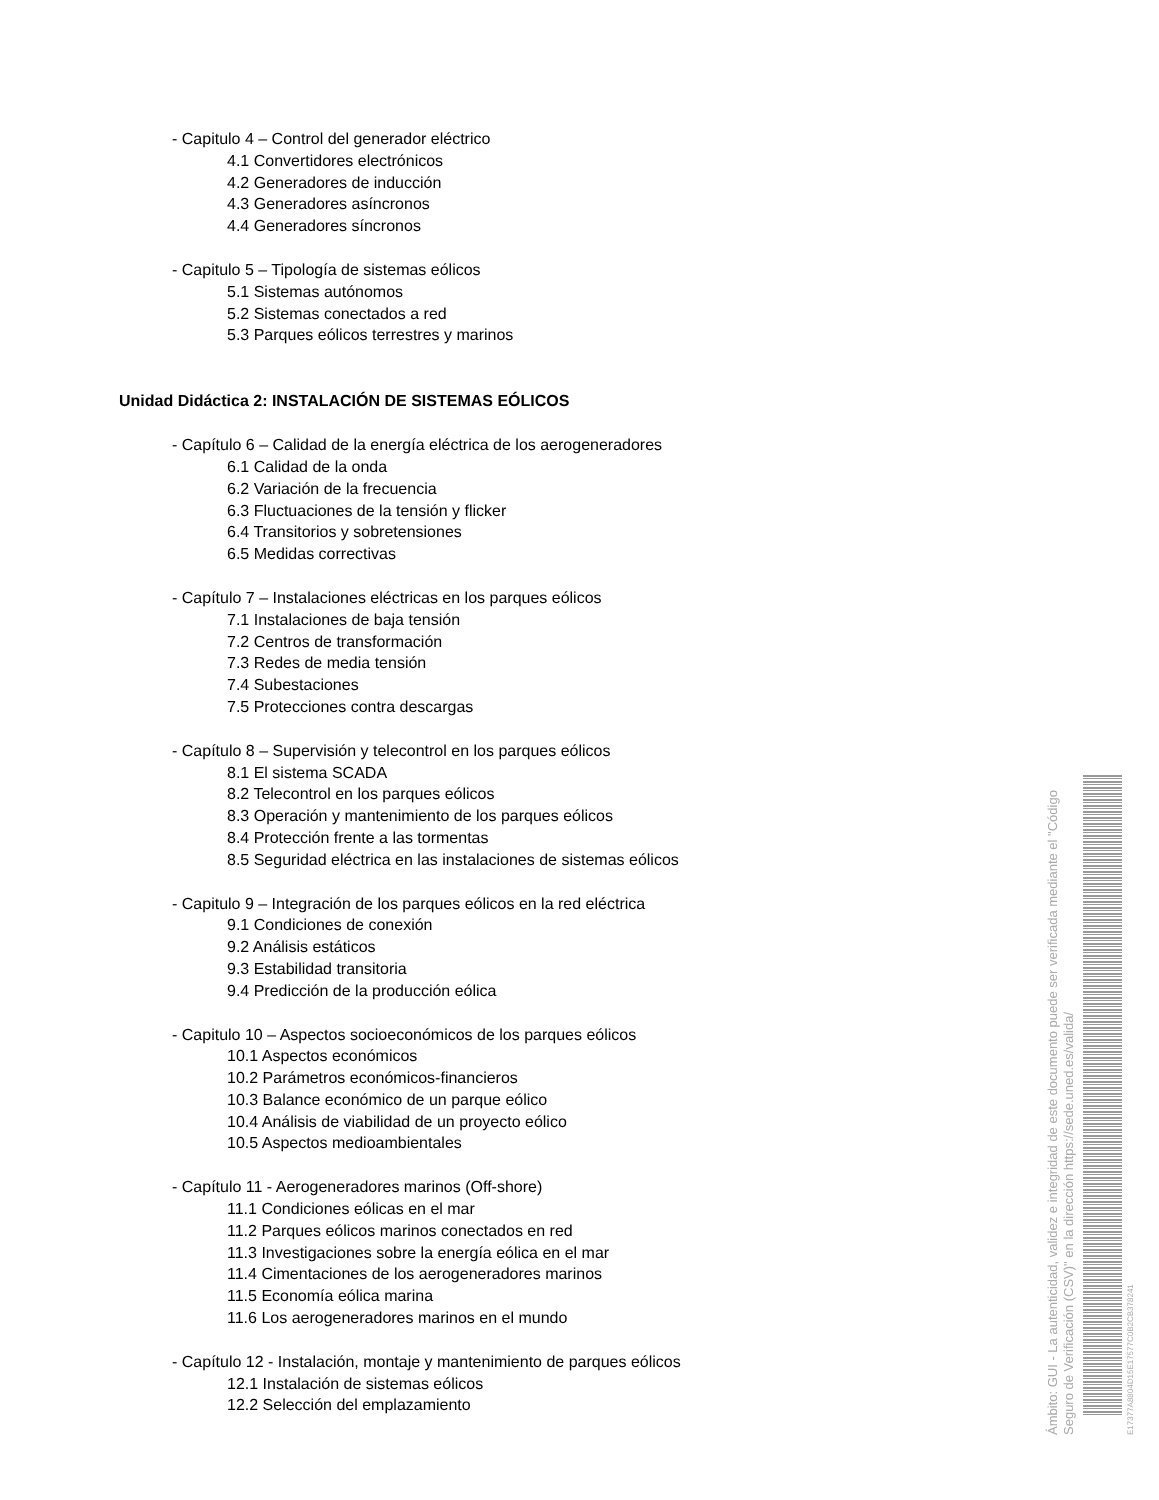- Capitulo 4 – Control del generador eléctrico
4.1 Convertidores electrónicos
4.2 Generadores de inducción
4.3 Generadores asíncronos
4.4 Generadores síncronos
- Capitulo 5 – Tipología de sistemas eólicos
5.1 Sistemas autónomos
5.2 Sistemas conectados a red
5.3 Parques eólicos terrestres y marinos
Unidad Didáctica 2: INSTALACIÓN DE SISTEMAS EÓLICOS
- Capítulo 6 – Calidad de la energía eléctrica de los aerogeneradores
6.1 Calidad de la onda
6.2 Variación de la frecuencia
6.3 Fluctuaciones de la tensión y flicker
6.4 Transitorios y sobretensiones
6.5 Medidas correctivas
- Capítulo 7 – Instalaciones eléctricas en los parques eólicos
7.1 Instalaciones de baja tensión
7.2 Centros de transformación
7.3 Redes de media tensión
7.4 Subestaciones
7.5 Protecciones contra descargas
- Capítulo 8 – Supervisión y telecontrol en los parques eólicos
8.1 El sistema SCADA
8.2 Telecontrol en los parques eólicos
8.3 Operación y mantenimiento de los parques eólicos
8.4 Protección frente a las tormentas
8.5 Seguridad eléctrica en las instalaciones de sistemas eólicos
- Capitulo 9 – Integración de los parques eólicos en la red eléctrica
9.1 Condiciones de conexión
9.2 Análisis estáticos
9.3 Estabilidad transitoria
9.4 Predicción de la producción eólica
- Capitulo 10 – Aspectos socioeconómicos de los parques eólicos
10.1 Aspectos económicos
10.2 Parámetros económicos-financieros
10.3 Balance económico de un parque eólico
10.4 Análisis de viabilidad de un proyecto eólico
10.5 Aspectos medioambientales
- Capítulo 11 - Aerogeneradores marinos (Off-shore)
11.1 Condiciones eólicas en el mar
11.2 Parques eólicos marinos conectados en red
11.3 Investigaciones sobre la energía eólica en el mar
11.4 Cimentaciones de los aerogeneradores marinos
11.5 Economía eólica marina
11.6 Los aerogeneradores marinos en el mundo
- Capítulo 12 - Instalación, montaje y mantenimiento de parques eólicos
12.1 Instalación de sistemas eólicos
12.2 Selección del emplazamiento
Ámbito: GUI - La autenticidad, validez e integridad de este documento puede ser verificada mediante el "Código Seguro de Verificación (CSV)" en la dirección https://sede.uned.es/valida/
E17377A8804D15E17577C0B2CB378241